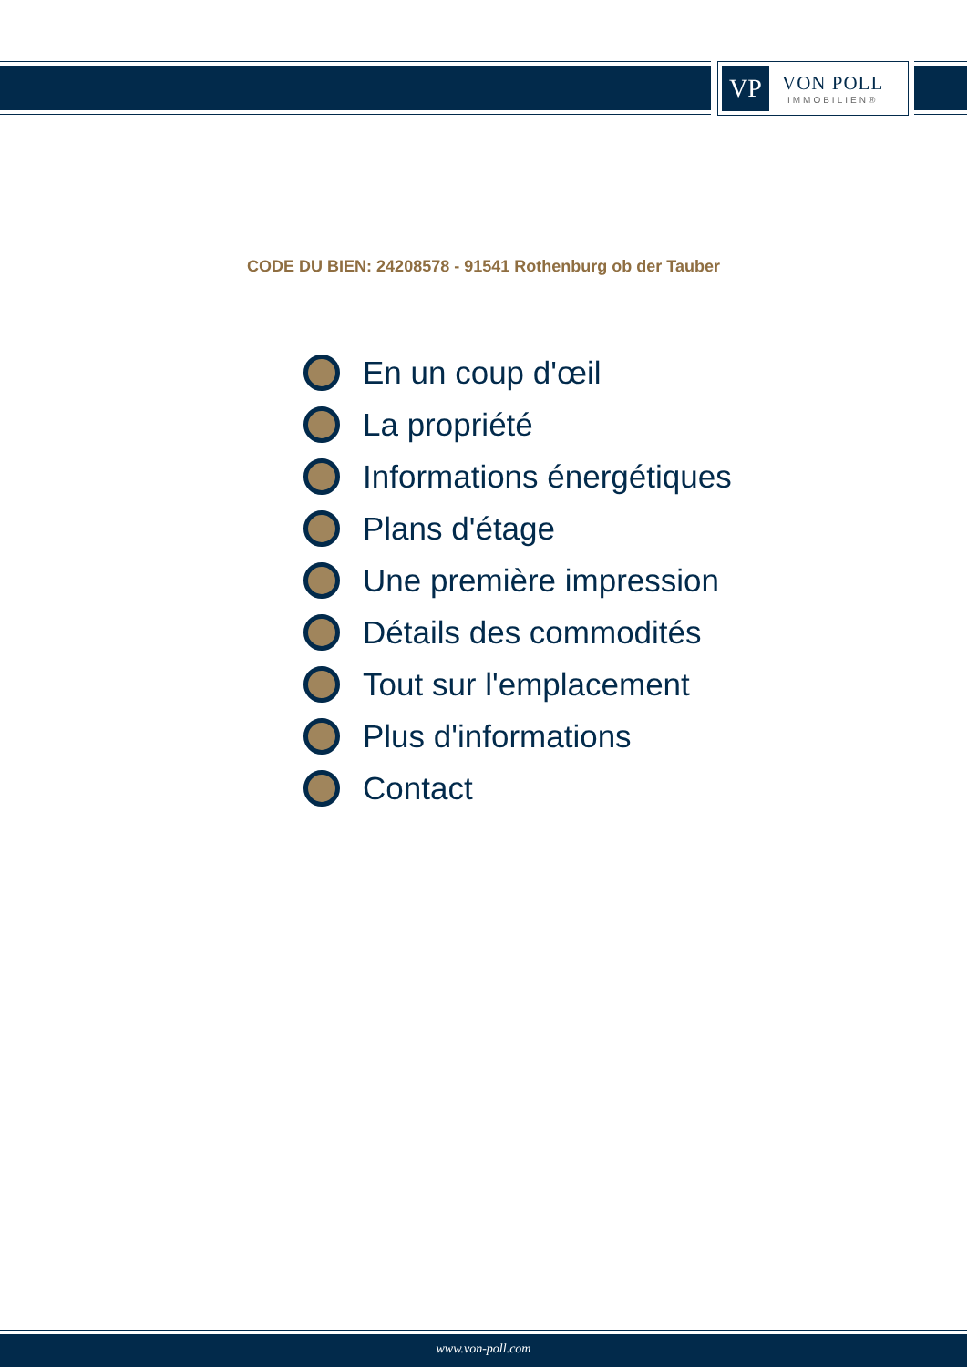VP
VON POLL
IMMOBILIEN®
CODE DU BIEN: 24208578 - 91541 Rothenburg ob der Tauber
En un coup d'œil
La propriété
Informations énergétiques
Plans d'étage
Une première impression
Détails des commodités
Tout sur l'emplacement
Plus d'informations
Contact
www.von-poll.com